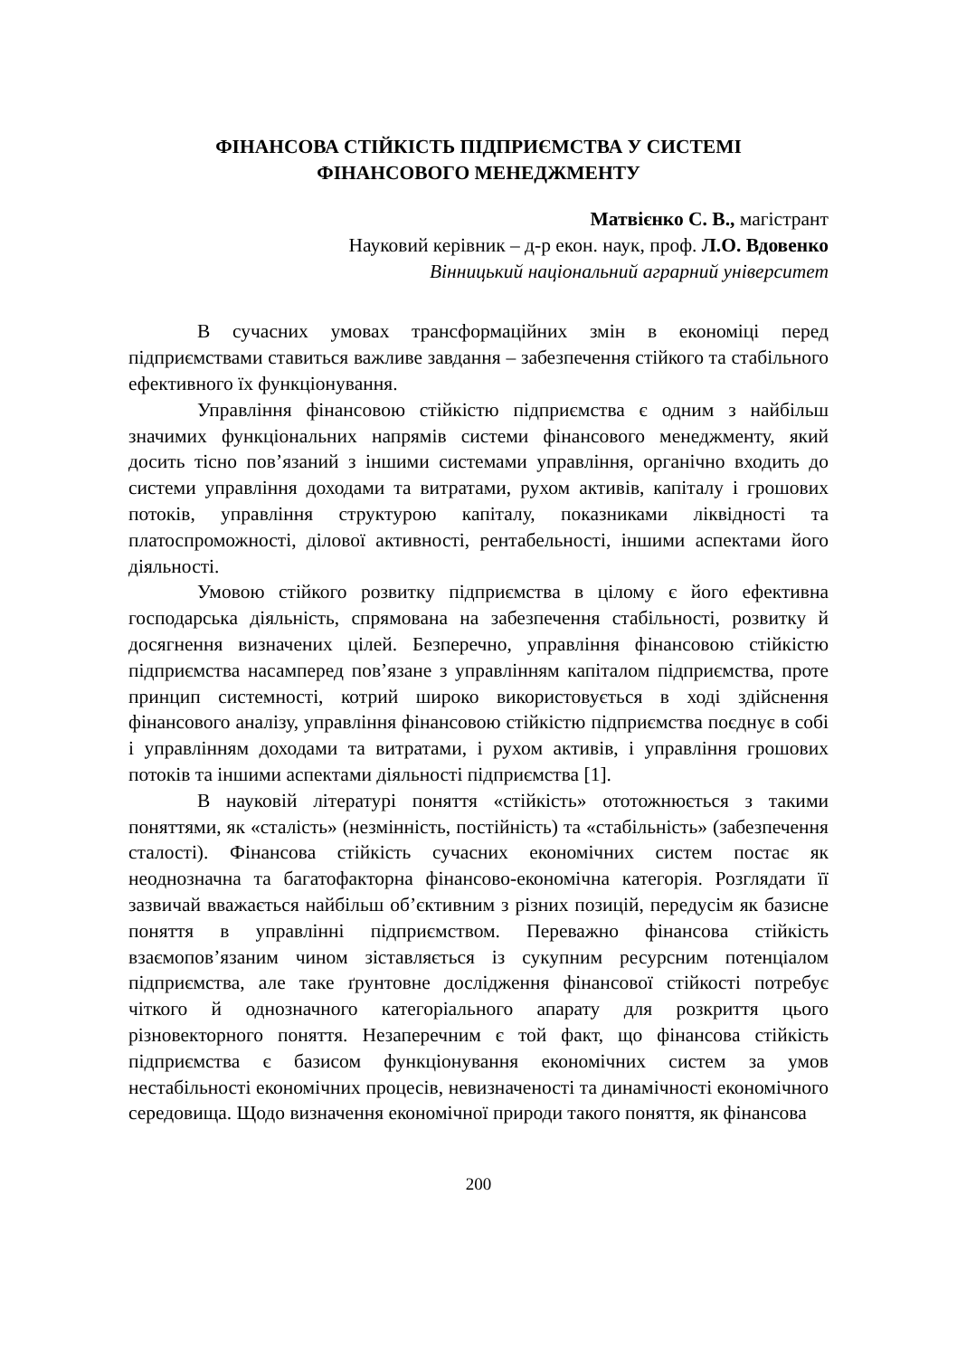ФІНАНСОВА СТІЙКІСТЬ ПІДПРИЄМСТВА У СИСТЕМІ
ФІНАНСОВОГО МЕНЕДЖМЕНТУ
Матвієнко С. В., магістрант
Науковий керівник – д-р екон. наук, проф. Л.О. Вдовенко
Вінницький національний аграрний університет
В сучасних умовах трансформаційних змін в економіці перед підприємствами ставиться важливе завдання – забезпечення стійкого та стабільного ефективного їх функціонування.
Управління фінансовою стійкістю підприємства є одним з найбільш значимих функціональних напрямів системи фінансового менеджменту, який досить тісно пов’язаний з іншими системами управління, органічно входить до системи управління доходами та витратами, рухом активів, капіталу і грошових потоків, управління структурою капіталу, показниками ліквідності та платоспроможності, ділової активності, рентабельності, іншими аспектами його діяльності.
Умовою стійкого розвитку підприємства в цілому є його ефективна господарська діяльність, спрямована на забезпечення стабільності, розвитку й досягнення визначених цілей. Безперечно, управління фінансовою стійкістю підприємства насамперед пов’язане з управлінням капіталом підприємства, проте принцип системності, котрий широко використовується в ході здійснення фінансового аналізу, управління фінансовою стійкістю підприємства поєднує в собі і управлінням доходами та витратами, і рухом активів, і управління грошових потоків та іншими аспектами діяльності підприємства [1].
В науковій літературі поняття «стійкість» ототожнюється з такими поняттями, як «сталість» (незмінність, постійність) та «стабільність» (забезпечення сталості). Фінансова стійкість сучасних економічних систем постає як неоднозначна та багатофакторна фінансово-економічна категорія. Розглядати її зазвичай вважається найбільш об’єктивним з різних позицій, передусім як базисне поняття в управлінні підприємством. Переважно фінансова стійкість взаємопов’язаним чином зіставляється із сукупним ресурсним потенціалом підприємства, але таке ґрунтовне дослідження фінансової стійкості потребує чіткого й однозначного категоріального апарату для розкриття цього різновекторного поняття. Незаперечним є той факт, що фінансова стійкість підприємства є базисом функціонування економічних систем за умов нестабільності економічних процесів, невизначеності та динамічності економічного середовища. Щодо визначення економічної природи такого поняття, як фінансова
200